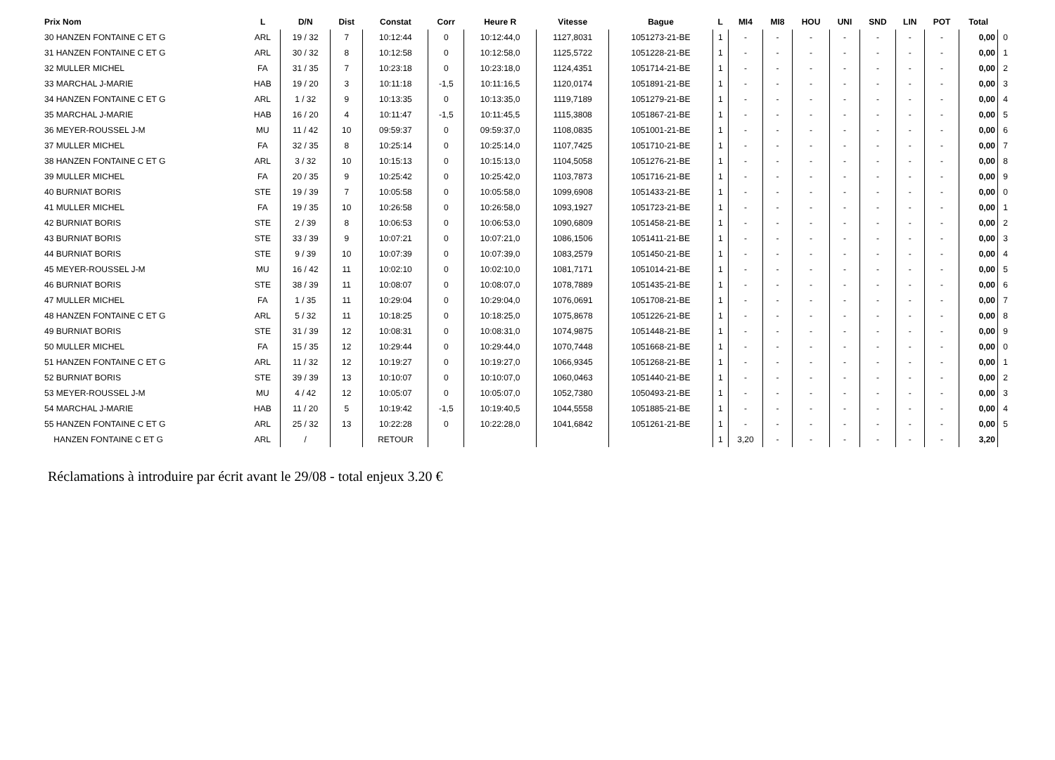| Prix Nom | L | D/N | Dist | Constat | Corr | Heure R | Vitesse | Bague | L | MI4 | MI8 | HOU | UNI | SND | LIN | POT | Total | |
| --- | --- | --- | --- | --- | --- | --- | --- | --- | --- | --- | --- | --- | --- | --- | --- | --- | --- | --- |
| 30 HANZEN FONTAINE C ET G | ARL | 19 / 32 | 7 | 10:12:44 | 0 | 10:12:44,0 | 1127,8031 | 1051273-21-BE | 1 | - | - | - | - | - | - | - | 0,00 | 0 |
| 31 HANZEN FONTAINE C ET G | ARL | 30 / 32 | 8 | 10:12:58 | 0 | 10:12:58,0 | 1125,5722 | 1051228-21-BE | 1 | - | - | - | - | - | - | - | 0,00 | 1 |
| 32 MULLER MICHEL | FA | 31 / 35 | 7 | 10:23:18 | 0 | 10:23:18,0 | 1124,4351 | 1051714-21-BE | 1 | - | - | - | - | - | - | - | 0,00 | 2 |
| 33 MARCHAL J-MARIE | HAB | 19 / 20 | 3 | 10:11:18 | -1,5 | 10:11:16,5 | 1120,0174 | 1051891-21-BE | 1 | - | - | - | - | - | - | - | 0,00 | 3 |
| 34 HANZEN FONTAINE C ET G | ARL | 1 / 32 | 9 | 10:13:35 | 0 | 10:13:35,0 | 1119,7189 | 1051279-21-BE | 1 | - | - | - | - | - | - | - | 0,00 | 4 |
| 35 MARCHAL J-MARIE | HAB | 16 / 20 | 4 | 10:11:47 | -1,5 | 10:11:45,5 | 1115,3808 | 1051867-21-BE | 1 | - | - | - | - | - | - | - | 0,00 | 5 |
| 36 MEYER-ROUSSEL J-M | MU | 11 / 42 | 10 | 09:59:37 | 0 | 09:59:37,0 | 1108,0835 | 1051001-21-BE | 1 | - | - | - | - | - | - | - | 0,00 | 6 |
| 37 MULLER MICHEL | FA | 32 / 35 | 8 | 10:25:14 | 0 | 10:25:14,0 | 1107,7425 | 1051710-21-BE | 1 | - | - | - | - | - | - | - | 0,00 | 7 |
| 38 HANZEN FONTAINE C ET G | ARL | 3 / 32 | 10 | 10:15:13 | 0 | 10:15:13,0 | 1104,5058 | 1051276-21-BE | 1 | - | - | - | - | - | - | - | 0,00 | 8 |
| 39 MULLER MICHEL | FA | 20 / 35 | 9 | 10:25:42 | 0 | 10:25:42,0 | 1103,7873 | 1051716-21-BE | 1 | - | - | - | - | - | - | - | 0,00 | 9 |
| 40 BURNIAT BORIS | STE | 19 / 39 | 7 | 10:05:58 | 0 | 10:05:58,0 | 1099,6908 | 1051433-21-BE | 1 | - | - | - | - | - | - | - | 0,00 | 0 |
| 41 MULLER MICHEL | FA | 19 / 35 | 10 | 10:26:58 | 0 | 10:26:58,0 | 1093,1927 | 1051723-21-BE | 1 | - | - | - | - | - | - | - | 0,00 | 1 |
| 42 BURNIAT BORIS | STE | 2 / 39 | 8 | 10:06:53 | 0 | 10:06:53,0 | 1090,6809 | 1051458-21-BE | 1 | - | - | - | - | - | - | - | 0,00 | 2 |
| 43 BURNIAT BORIS | STE | 33 / 39 | 9 | 10:07:21 | 0 | 10:07:21,0 | 1086,1506 | 1051411-21-BE | 1 | - | - | - | - | - | - | - | 0,00 | 3 |
| 44 BURNIAT BORIS | STE | 9 / 39 | 10 | 10:07:39 | 0 | 10:07:39,0 | 1083,2579 | 1051450-21-BE | 1 | - | - | - | - | - | - | - | 0,00 | 4 |
| 45 MEYER-ROUSSEL J-M | MU | 16 / 42 | 11 | 10:02:10 | 0 | 10:02:10,0 | 1081,7171 | 1051014-21-BE | 1 | - | - | - | - | - | - | - | 0,00 | 5 |
| 46 BURNIAT BORIS | STE | 38 / 39 | 11 | 10:08:07 | 0 | 10:08:07,0 | 1078,7889 | 1051435-21-BE | 1 | - | - | - | - | - | - | - | 0,00 | 6 |
| 47 MULLER MICHEL | FA | 1 / 35 | 11 | 10:29:04 | 0 | 10:29:04,0 | 1076,0691 | 1051708-21-BE | 1 | - | - | - | - | - | - | - | 0,00 | 7 |
| 48 HANZEN FONTAINE C ET G | ARL | 5 / 32 | 11 | 10:18:25 | 0 | 10:18:25,0 | 1075,8678 | 1051226-21-BE | 1 | - | - | - | - | - | - | - | 0,00 | 8 |
| 49 BURNIAT BORIS | STE | 31 / 39 | 12 | 10:08:31 | 0 | 10:08:31,0 | 1074,9875 | 1051448-21-BE | 1 | - | - | - | - | - | - | - | 0,00 | 9 |
| 50 MULLER MICHEL | FA | 15 / 35 | 12 | 10:29:44 | 0 | 10:29:44,0 | 1070,7448 | 1051668-21-BE | 1 | - | - | - | - | - | - | - | 0,00 | 0 |
| 51 HANZEN FONTAINE C ET G | ARL | 11 / 32 | 12 | 10:19:27 | 0 | 10:19:27,0 | 1066,9345 | 1051268-21-BE | 1 | - | - | - | - | - | - | - | 0,00 | 1 |
| 52 BURNIAT BORIS | STE | 39 / 39 | 13 | 10:10:07 | 0 | 10:10:07,0 | 1060,0463 | 1051440-21-BE | 1 | - | - | - | - | - | - | - | 0,00 | 2 |
| 53 MEYER-ROUSSEL J-M | MU | 4 / 42 | 12 | 10:05:07 | 0 | 10:05:07,0 | 1052,7380 | 1050493-21-BE | 1 | - | - | - | - | - | - | - | 0,00 | 3 |
| 54 MARCHAL J-MARIE | HAB | 11 / 20 | 5 | 10:19:42 | -1,5 | 10:19:40,5 | 1044,5558 | 1051885-21-BE | 1 | - | - | - | - | - | - | - | 0,00 | 4 |
| 55 HANZEN FONTAINE C ET G | ARL | 25 / 32 | 13 | 10:22:28 | 0 | 10:22:28,0 | 1041,6842 | 1051261-21-BE | 1 | - | - | - | - | - | - | - | 0,00 | 5 |
| HANZEN FONTAINE C ET G | ARL | / | | RETOUR | | | | | 1 | 3,20 | - | - | - | - | - | - | 3,20 | |
Réclamations à introduire par écrit avant le 29/08 - total enjeux 3.20 €